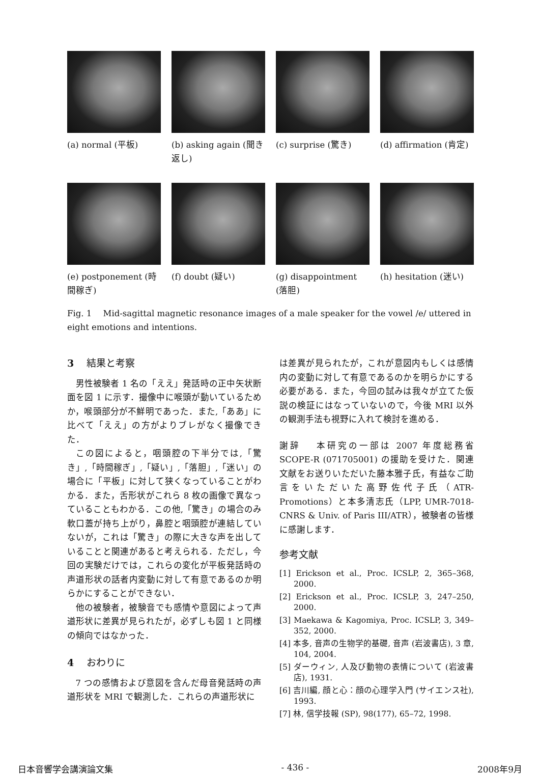(a) normal (平板) (b) asking again (聞き返し)
(c) surprise (驚き) (d) affirmation (肯定)
(e) postponement (時間稼ぎ)
(f) doubt (疑い) (g) disappointment (落胆)
(h) hesitation (迷い)
Fig. 1 　Mid-sagittal magnetic resonance images of a male speaker for the vowel /e/ uttered in eight emotions and intentions.
3 　結果と考察
男性被験者 1 名の「ええ」発話時の正中矢状断面を図 1 に示す．撮像中に喉頭が動いているためか，喉頭部分が不鮮明であった．また,「ああ」に比べて「ええ」の方がよりブレがなく撮像できた．
この図によると，咽頭腔の下半分では,「驚き」,「時間稼ぎ」,「疑い」,「落胆」,「迷い」の場合に「平板」に対して狭くなっていることがわかる．また，舌形状がこれら 8 枚の画像で異なっていることもわかる．この他,「驚き」の場合のみ軟口蓋が持ち上がり，鼻腔と咽頭腔が連結していないが，これは「驚き」の際に大きな声を出していることと関連があると考えられる．ただし，今回の実験だけでは，これらの変化が平板発話時の声道形状の話者内変動に対して有意であるのか明らかにすることができない．
他の被験者，被験音でも感情や意図によって声道形状に差異が見られたが，必ずしも図 1 と同様の傾向ではなかった．
4 　おわりに
7 つの感情および意図を含んだ母音発話時の声道形状を MRI で観測した．これらの声道形状に
は差異が見られたが，これが意図内もしくは感情内の変動に対して有意であるのかを明らかにする必要がある．また，今回の試みは我々が立てた仮説の検証にはなっていないので，今後 MRI 以外の観測手法も視野に入れて検討を進める．
謝辞 　本研究の一部は 2007 年度総務省 SCOPE-R (071705001) の援助を受けた．関連文献をお送りいただいた藤本雅子氏，有益なご助言をいただいた高野佐代子氏（ATR-Promotions）と本多清志氏（LPP, UMR-7018-CNRS & Univ. of Paris III/ATR），被験者の皆様に感謝します．
参考文献
[1] Erickson et al., Proc. ICSLP, 2, 365–368, 2000.
[2] Erickson et al., Proc. ICSLP, 3, 247–250, 2000.
[3] Maekawa & Kagomiya, Proc. ICSLP, 3, 349–352, 2000.
[4] 本多, 音声の生物学的基礎, 音声 (岩波書店), 3 章, 104, 2004.
[5] ダーウィン, 人及び動物の表情について (岩波書店), 1931.
[6] 吉川編, 顔と心：顔の心理学入門 (サイエンス社), 1993.
[7] 林, 信学技報 (SP), 98(177), 65–72, 1998.
日本音響学会講演論文集 - 436 - 2008年9月